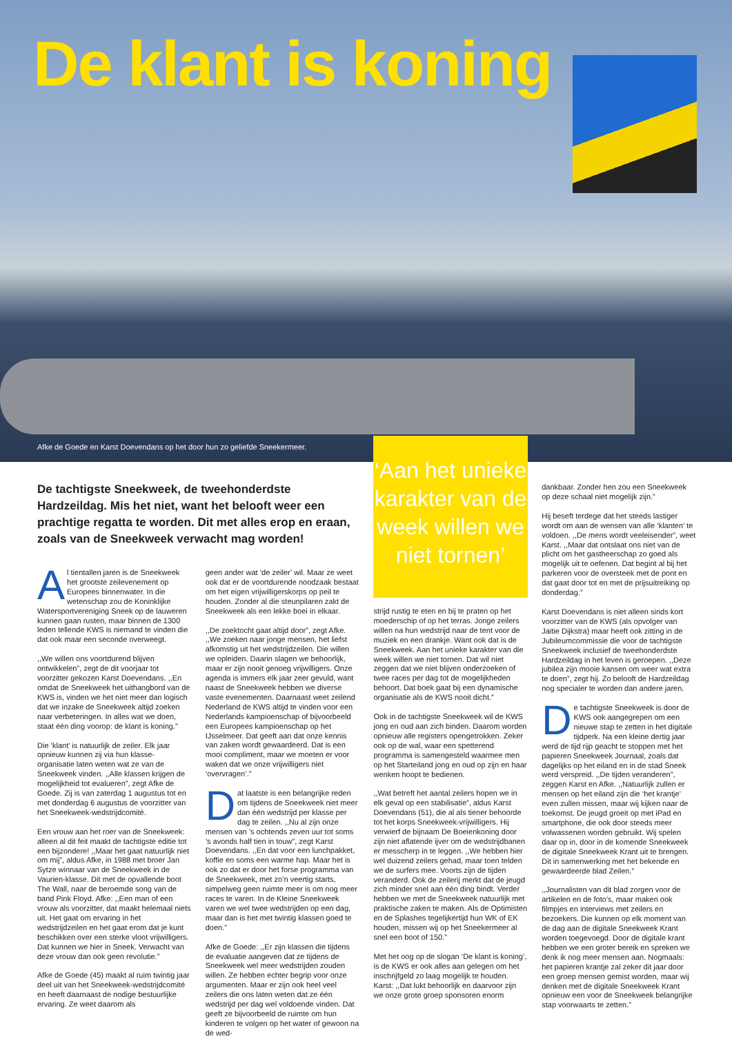De klant is koning
Afke de Goede en Karst Doevendans op het door hun zo geliefde Sneekermeer.
‘Aan het unieke karakter van de week willen we niet tornen’
De tachtigste Sneekweek, de tweehonderdste Hardzeildag. Mis het niet, want het belooft weer een prachtige regatta te worden. Dit met alles erop en eraan, zoals van de Sneekweek verwacht mag worden!
Al tientallen jaren is de Sneekweek het grootste zeilevenement op Europees binnenwater. In die wetenschap zou de Koninklijke Watersportvereniging Sneek op de lauweren kunnen gaan rusten, maar binnen de 1300 leden tellende KWS is niemand te vinden die dat ook maar een seconde overweegt.
,,We willen ons voortdurend blijven ontwikkelen”, zegt de dit voorjaar tot voorzitter gekozen Karst Doevendans. ,,En omdat de Sneekweek het uithangbord van de KWS is, vinden we het niet meer dan logisch dat we inzake de Sneekweek altijd zoeken naar verbeteringen. In alles wat we doen, staat één ding voorop: de klant is koning.”
Die ‘klant’ is natuurlijk de zeiler. Elk jaar opnieuw kunnen zij via hun klasse-organisatie laten weten wat ze van de Sneekweek vinden. ,,Alle klassen krijgen de mogelijkheid tot evalueren”, zegt Afke de Goede. Zij is van zaterdag 1 augustus tot en met donderdag 6 augustus de voorzitter van het Sneekweek-wedstrijdcomité.
Een vrouw aan het roer van de Sneekweek: alleen al dit feit maakt de tachtigste editie tot een bijzondere! ,,Maar het gaat natuurlijk niet om mij”, aldus Afke, in 1988 met broer Jan Sytze winnaar van de Sneekweek in de Vaurien-klasse. Dit met de opvallende boot The Wall, naar de beroemde song van de band Pink Floyd. Afke: ,,Een man of een vrouw als voorzitter, dat maakt helemaal niets uit. Het gaat om ervaring in het wedstrijdzeilen en het gaat erom dat je kunt beschikken over een sterke vloot vrijwilligers. Dat kunnen we hier in Sneek. Verwacht van deze vrouw dan ook geen revolutie.”
Afke de Goede (45) maakt al ruim twintig jaar deel uit van het Sneekweek-wedstrijdcomité en heeft daarnaast de nodige bestuurlijke ervaring. Ze weet daarom als
geen ander wat ‘de zeiler’ wil. Maar ze weet ook dat er de voortdurende noodzaak bestaat om het eigen vrijwilligerskorps op peil te houden. Zonder al die steunpilaren zakt de Sneekweek als een lekke boei in elkaar.
,,De zoektocht gaat altijd door”, zegt Afke. ,,We zoeken naar jonge mensen, het liefst afkomstig uit het wedstrijdzeilen. Die willen we opleiden. Daarin slagen we behoorlijk, maar er zijn nooit genoeg vrijwilligers. Onze agenda is immers elk jaar zeer gevuld, want naast de Sneekweek hebben we diverse vaste evenementen. Daarnaast weet zeilend Nederland de KWS altijd te vinden voor een Nederlands kampioenschap of bijvoorbeeld een Europees kampioenschap op het IJsselmeer. Dat geeft aan dat onze kennis van zaken wordt gewaardeerd. Dat is een mooi compliment, maar we moeten er voor waken dat we onze vrijwilligers niet ‘overvragen’.”
Dat laatste is een belangrijke reden om tijdens de Sneekweek niet meer dan één wedstrijd per klasse per dag te zeilen. ,,Nu al zijn onze mensen van ’s ochtends zeven uur tot soms ’s avonds half tien in touw”, zegt Karst Doevendans. ,,En dat voor een lunchpakket, koffie en soms een warme hap. Maar het is ook zo dat er door het forse programma van de Sneekweek, met zo’n veertig starts, simpelweg geen ruimte meer is om nog meer races te varen. In de Kleine Sneekweek varen we wel twee wedstrijden op een dag, maar dan is het met twintig klassen goed te doen.”
Afke de Goede: ,,Er zijn klassen die tijdens de evaluatie aangeven dat ze tijdens de Sneekweek wel meer wedstrijden zouden willen. Ze hebben echter begrip voor onze argumenten. Maar er zijn ook heel veel zeilers die ons laten weten dat ze één wedstrijd per dag wel voldoende vinden. Dat geeft ze bijvoorbeeld de ruimte om hun kinderen te volgen op het water of gewoon na de wed-
strijd rustig te eten en bij te praten op het moederschip of op het terras. Jonge zeilers willen na hun wedstrijd naar de tent voor de muziek en een drankje. Want ook dat is de Sneekweek. Aan het unieke karakter van die week willen we niet tornen. Dat wil niet zeggen dat we niet blijven onderzoeken of twee races per dag tot de mogelijkheden behoort. Dat boek gaat bij een dynamische organisatie als de KWS nooit dicht.”
Ook in de tachtigste Sneekweek wil de KWS jong en oud aan zich binden. Daarom worden opnieuw alle registers opengetrokken. Zeker ook op de wal, waar een spetterend programma is samengesteld waarmee men op het Starteiland jong en oud op zijn en haar wenken hoopt te bedienen.
,,Wat betreft het aantal zeilers hopen we in elk geval op een stabilisatie”, aldus Karst Doevendans (51), die al als tiener behoorde tot het korps Sneekweek-vrijwilligers. Hij verwierf de bijnaam De Boeienkoning door zijn niet aflatende ijver om de wedstrijdbanen er messcherp in te leggen. ,,We hebben hier wel duizend zeilers gehad, maar toen telden we de surfers mee. Voorts zijn de tijden veranderd. Ook de zeilerij merkt dat de jeugd zich minder snel aan één ding bindt. Verder hebben we met de Sneekweek natuurlijk met praktische zaken te maken. Als de Optimisten en de Splashes tegelijkertijd hun WK of EK houden, missen wij op het Sneekermeer al snel een boot of 150.”
Met het oog op de slogan ‘De klant is koning’, is de KWS er ook alles aan gelegen om het inschrijfgeld zo laag mogelijk te houden. Karst: ,,Dat lukt behoorlijk en daarvoor zijn we onze grote groep sponsoren enorm
dankbaar. Zonder hen zou een Sneekweek op deze schaal niet mogelijk zijn.”
Hij beseft terdege dat het steeds lastiger wordt om aan de wensen van alle ‘klanten’ te voldoen. ,,De mens wordt veeleisender”, weet Karst. ,,Maar dat ontslaat ons niet van de plicht om het gastheerschap zo goed als mogelijk uit te oefenen. Dat begint al bij het parkeren voor de oversteek met de pont en dat gaat door tot en met de prijsuitreiking op donderdag.”
Karst Doevendans is niet alleen sinds kort voorzitter van de KWS (als opvolger van Jaitie Dijkstra) maar heeft ook zitting in de Jubileumcommissie die voor de tachtigste Sneekweek inclusief de tweehonderdste Hardzeildag in het leven is geroepen. ,,Deze jubilea zijn mooie kansen om weer wat extra te doen”, zegt hij. Zo belooft de Hardzeildag nog specialer te worden dan andere jaren.
De tachtigste Sneekweek is door de KWS ook aangegrepen om een nieuwe stap te zetten in het digitale tijdperk. Na een kleine dertig jaar werd de tijd rijp geacht te stoppen met het papieren Sneekweek Journaal, zoals dat dagelijks op het eiland en in de stad Sneek werd verspreid. ,,De tijden veranderen”, zeggen Karst en Afke. ,,Natuurlijk zullen er mensen op het eiland zijn die ‘het krantje’ even zullen missen, maar wij kijken naar de toekomst. De jeugd groeit op met iPad en smartphone, die ook door steeds meer volwassenen worden gebruikt. Wij spelen daar op in, door in de komende Sneekweek de digitale Sneekweek Krant uit te brengen. Dit in samenwerking met het bekende en gewaardeerde blad Zeilen.”
,,Journalisten van dit blad zorgen voor de artikelen en de foto’s, maar maken ook filmpjes en interviews met zeilers en bezoekers. Die kunnen op elk moment van de dag aan de digitale Sneekweek Krant worden toegevoegd. Door de digitale krant hebben we een groter bereik en spreken we denk ik nog meer mensen aan. Nogmaals: het papieren krantje zal zeker dit jaar door een groep mensen gemist worden, maar wij denken met de digitale Sneekweek Krant opnieuw een voor de Sneekweek belangrijke stap voorwaarts te zetten.”